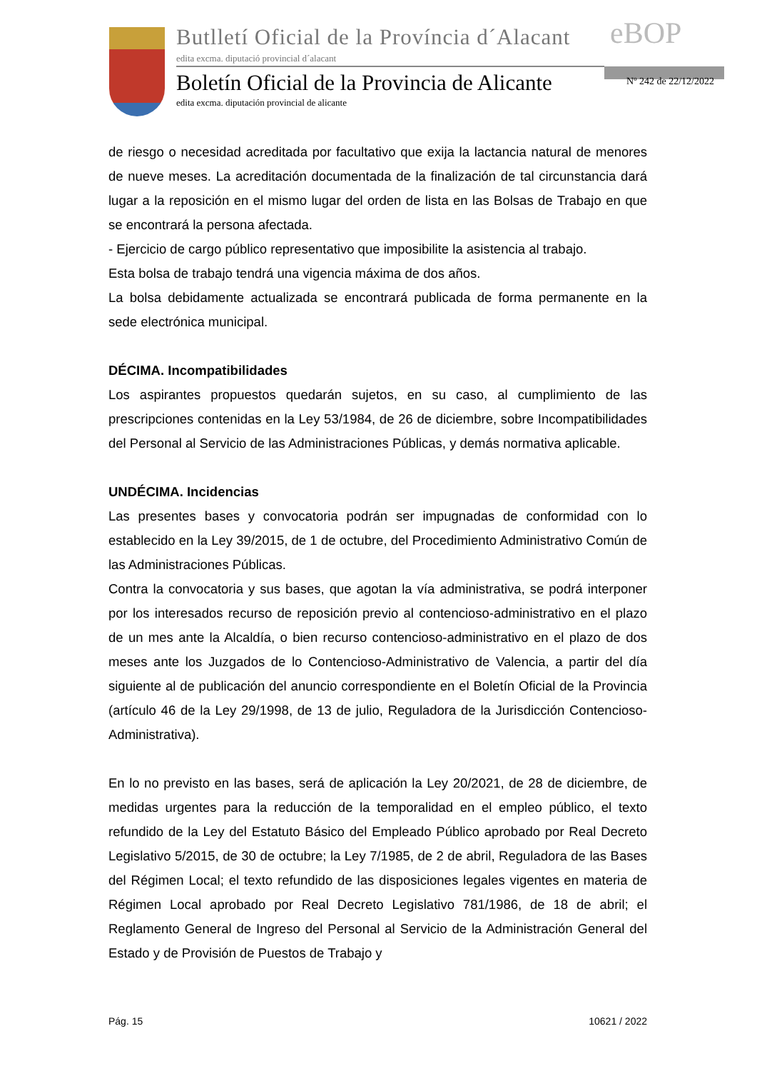Butlletí Oficial de la Província d´Alacant
edita excma. diputació provincial d´alacant
eBOP
Boletín Oficial de la Provincia de Alicante
edita excma. diputación provincial de alicante
Nº 242 de 22/12/2022
de riesgo o necesidad acreditada por facultativo que exija la lactancia natural de menores de nueve meses. La acreditación documentada de la finalización de tal circunstancia dará lugar a la reposición en el mismo lugar del orden de lista en las Bolsas de Trabajo en que se encontrará la persona afectada.
- Ejercicio de cargo público representativo que imposibilite la asistencia al trabajo.
Esta bolsa de trabajo tendrá una vigencia máxima de dos años.
La bolsa debidamente actualizada se encontrará publicada de forma permanente en la sede electrónica municipal.
DÉCIMA. Incompatibilidades
Los aspirantes propuestos quedarán sujetos, en su caso, al cumplimiento de las prescripciones contenidas en la Ley 53/1984, de 26 de diciembre, sobre Incompatibilidades del Personal al Servicio de las Administraciones Públicas, y demás normativa aplicable.
UNDÉCIMA. Incidencias
Las presentes bases y convocatoria podrán ser impugnadas de conformidad con lo establecido en la Ley 39/2015, de 1 de octubre, del Procedimiento Administrativo Común de las Administraciones Públicas.
Contra la convocatoria y sus bases, que agotan la vía administrativa, se podrá interponer por los interesados recurso de reposición previo al contencioso-administrativo en el plazo de un mes ante la Alcaldía, o bien recurso contencioso-administrativo en el plazo de dos meses ante los Juzgados de lo Contencioso-Administrativo de Valencia, a partir del día siguiente al de publicación del anuncio correspondiente en el Boletín Oficial de la Provincia (artículo 46 de la Ley 29/1998, de 13 de julio, Reguladora de la Jurisdicción Contencioso-Administrativa).
En lo no previsto en las bases, será de aplicación la Ley 20/2021, de 28 de diciembre, de medidas urgentes para la reducción de la temporalidad en el empleo público, el texto refundido de la Ley del Estatuto Básico del Empleado Público aprobado por Real Decreto Legislativo 5/2015, de 30 de octubre; la Ley 7/1985, de 2 de abril, Reguladora de las Bases del Régimen Local; el texto refundido de las disposiciones legales vigentes en materia de Régimen Local aprobado por Real Decreto Legislativo 781/1986, de 18 de abril; el Reglamento General de Ingreso del Personal al Servicio de la Administración General del Estado y de Provisión de Puestos de Trabajo y
Pág. 15 10621 / 2022